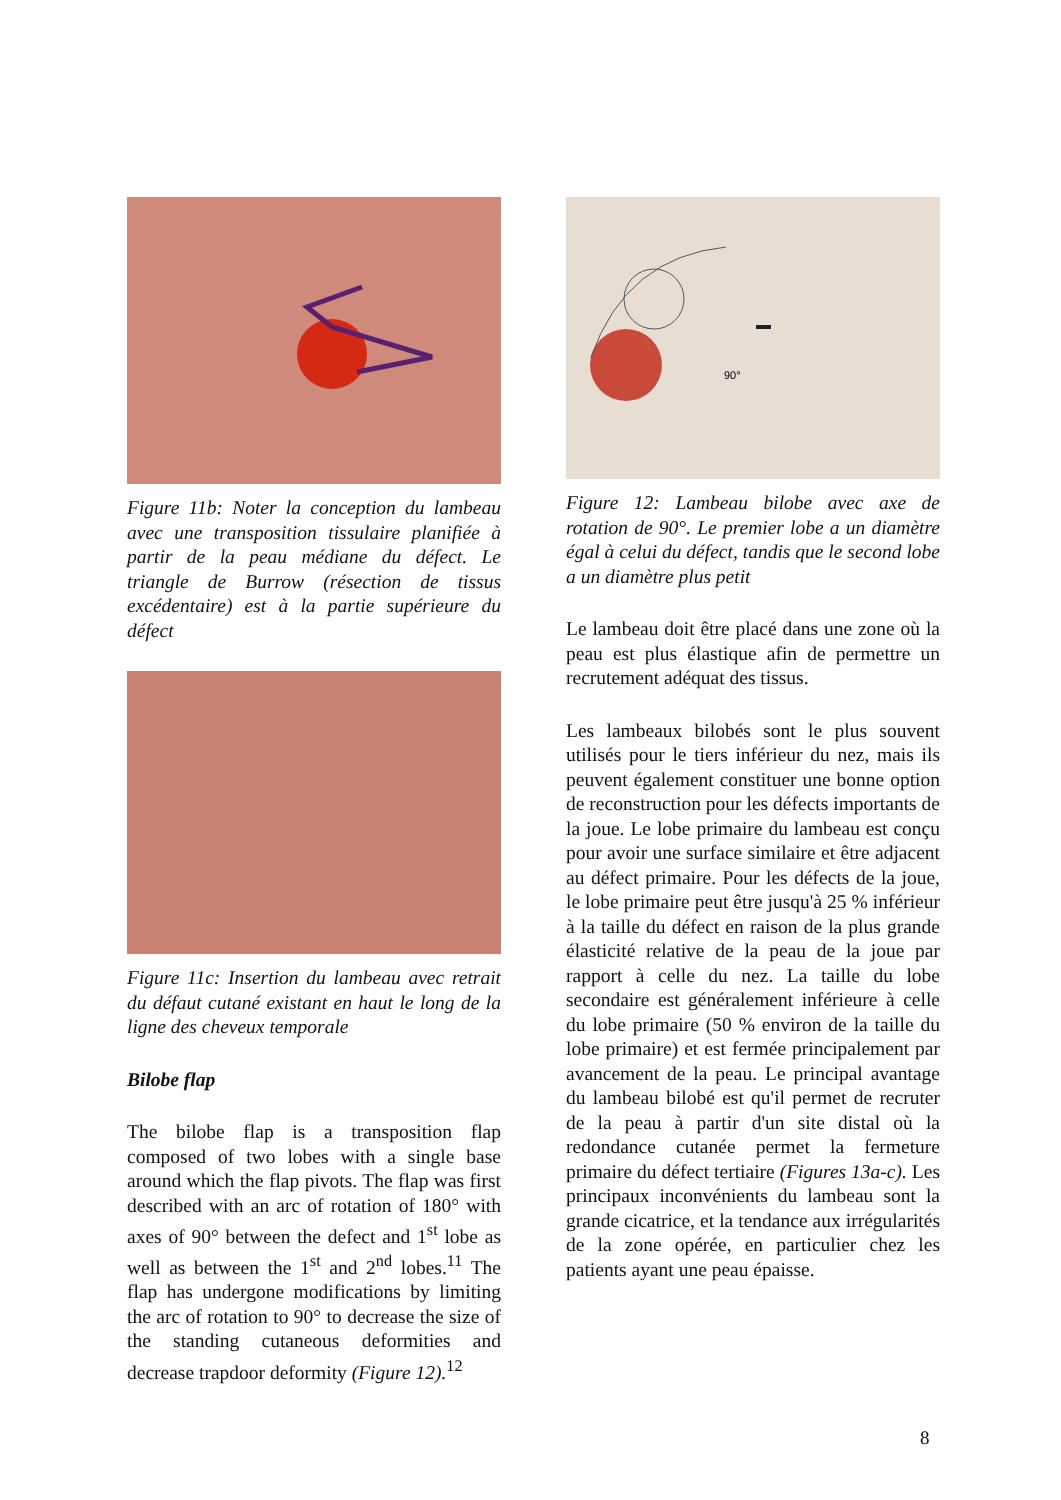Figure 11b: Noter la conception du lambeau avec une transposition tissulaire planifiée à partir de la peau médiane du défect. Le triangle de Burrow (résection de tissus excédentaire) est à la partie supérieure du défect
Figure 11c: Insertion du lambeau avec retrait du défaut cutané existant en haut le long de la ligne des cheveux temporale
Bilobe flap
The bilobe flap is a transposition flap composed of two lobes with a single base around which the flap pivots. The flap was first described with an arc of rotation of 180° with axes of 90° between the defect and 1<sup>st</sup> lobe as well as between the 1<sup>st</sup> and 2<sup>nd</sup> lobes.<sup>11</sup> The flap has undergone modifications by limiting the arc of rotation to 90° to decrease the size of the standing cutaneous deformities and decrease trapdoor deformity (Figure 12).<sup>12</sup>
90°
Figure 12: Lambeau bilobe avec axe de rotation de 90°. Le premier lobe a un diamètre égal à celui du défect, tandis que le second lobe a un diamètre plus petit
Le lambeau doit être placé dans une zone où la peau est plus élastique afin de permettre un recrutement adéquat des tissus.
Les lambeaux bilobés sont le plus souvent utilisés pour le tiers inférieur du nez, mais ils peuvent également constituer une bonne option de reconstruction pour les défects importants de la joue. Le lobe primaire du lambeau est conçu pour avoir une surface similaire et être adjacent au défect primaire. Pour les défects de la joue, le lobe primaire peut être jusqu'à 25 % inférieur à la taille du défect en raison de la plus grande élasticité relative de la peau de la joue par rapport à celle du nez. La taille du lobe secondaire est généralement inférieure à celle du lobe primaire (50 % environ de la taille du lobe primaire) et est fermée principalement par avancement de la peau. Le principal avantage du lambeau bilobé est qu'il permet de recruter de la peau à partir d'un site distal où la redondance cutanée permet la fermeture primaire du défect tertiaire (Figures 13a-c). Les principaux inconvénients du lambeau sont la grande cicatrice, et la tendance aux irrégularités de la zone opérée, en particulier chez les patients ayant une peau épaisse.
8